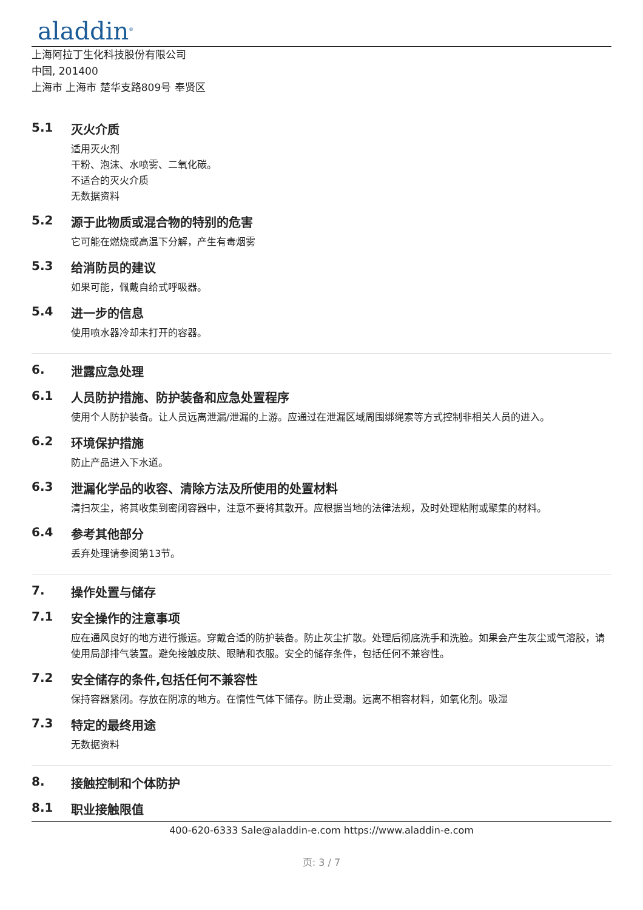aladdin<sup>®</sup>
上海阿拉丁生化科技股份有限公司
中国, 201400
上海市 上海市 楚华支路809号 奉贤区
5.1 灭火介质
适用灭火剂
干粉、泡沫、水喷雾、二氧化碳。
不适合的灭火介质
无数据资料
5.2 源于此物质或混合物的特别的危害
它可能在燃烧或高温下分解，产生有毒烟雾
5.3 给消防员的建议
如果可能，佩戴自给式呼吸器。
5.4 进一步的信息
使用喷水器冷却未打开的容器。
6. 泄露应急处理
6.1 人员防护措施、防护装备和应急处置程序
使用个人防护装备。让人员远离泄漏/泄漏的上游。应通过在泄漏区域周围绑绳索等方式控制非相关人员的进入。
6.2 环境保护措施
防止产品进入下水道。
6.3 泄漏化学品的收容、清除方法及所使用的处置材料
清扫灰尘，将其收集到密闭容器中，注意不要将其散开。应根据当地的法律法规，及时处理粘附或聚集的材料。
6.4 参考其他部分
丢弃处理请参阅第13节。
7. 操作处置与储存
7.1 安全操作的注意事项
应在通风良好的地方进行搬运。穿戴合适的防护装备。防止灰尘扩散。处理后彻底洗手和洗脸。如果会产生灰尘或气溶胶，请使用局部排气装置。避免接触皮肤、眼睛和衣服。安全的储存条件，包括任何不兼容性。
7.2 安全储存的条件,包括任何不兼容性
保持容器紧闭。存放在阴凉的地方。在惰性气体下储存。防止受潮。远离不相容材料，如氧化剂。吸湿
7.3 特定的最终用途
无数据资料
8. 接触控制和个体防护
8.1 职业接触限值
400-620-6333 Sale@aladdin-e.com https://www.aladdin-e.com
页: 3 / 7